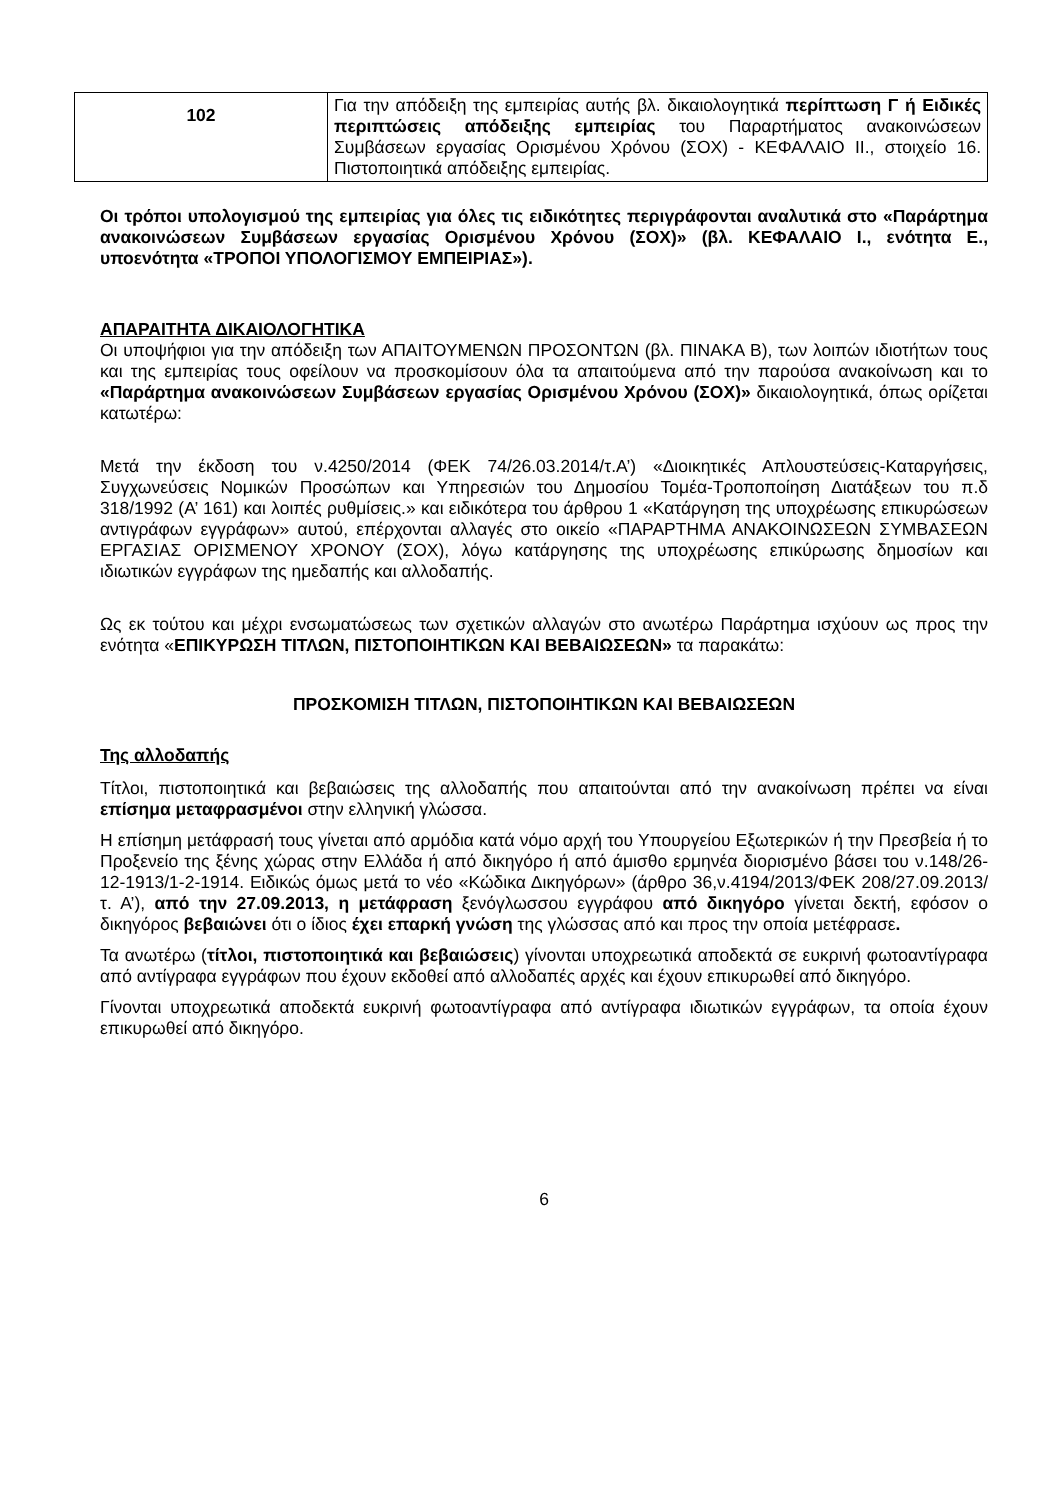| 102 | Για την απόδειξη της εμπειρίας αυτής βλ. δικαιολογητικά περίπτωση Γ ή Ειδικές περιπτώσεις απόδειξης εμπειρίας του Παραρτήματος ανακοινώσεων Συμβάσεων εργασίας Ορισμένου Χρόνου (ΣΟΧ) - ΚΕΦΑΛΑΙΟ ΙΙ., στοιχείο 16. Πιστοποιητικά απόδειξης εμπειρίας. |
Οι τρόποι υπολογισμού της εμπειρίας για όλες τις ειδικότητες περιγράφονται αναλυτικά στο «Παράρτημα ανακοινώσεων Συμβάσεων εργασίας Ορισμένου Χρόνου (ΣΟΧ)» (βλ. ΚΕΦΑΛΑΙΟ Ι., ενότητα Ε., υποενότητα «ΤΡΟΠΟΙ ΥΠΟΛΟΓΙΣΜΟΥ ΕΜΠΕΙΡΙΑΣ»).
ΑΠΑΡΑΙΤΗΤΑ ΔΙΚΑΙΟΛΟΓΗΤΙΚΑ
Οι υποψήφιοι για την απόδειξη των ΑΠΑΙΤΟΥΜΕΝΩΝ ΠΡΟΣΟΝΤΩΝ (βλ. ΠΙΝΑΚΑ Β), των λοιπών ιδιοτήτων τους και της εμπειρίας τους οφείλουν να προσκομίσουν όλα τα απαιτούμενα από την παρούσα ανακοίνωση και το «Παράρτημα ανακοινώσεων Συμβάσεων εργασίας Ορισμένου Χρόνου (ΣΟΧ)» δικαιολογητικά, όπως ορίζεται κατωτέρω:
Μετά την έκδοση του ν.4250/2014 (ΦΕΚ 74/26.03.2014/τ.Α’) «Διοικητικές Απλουστεύσεις-Καταργήσεις, Συγχωνεύσεις Νομικών Προσώπων και Υπηρεσιών του Δημοσίου Τομέα-Τροποποίηση Διατάξεων του π.δ 318/1992 (Α’ 161) και λοιπές ρυθμίσεις.» και ειδικότερα του άρθρου 1 «Κατάργηση της υποχρέωσης επικυρώσεων αντιγράφων εγγράφων» αυτού, επέρχονται αλλαγές στο οικείο «ΠΑΡΑΡΤΗΜΑ ΑΝΑΚΟΙΝΩΣΕΩΝ ΣΥΜΒΑΣΕΩΝ ΕΡΓΑΣΙΑΣ ΟΡΙΣΜΕΝΟΥ ΧΡΟΝΟΥ (ΣΟΧ), λόγω κατάργησης της υποχρέωσης επικύρωσης δημοσίων και ιδιωτικών εγγράφων της ημεδαπής και αλλοδαπής.
Ως εκ τούτου και μέχρι ενσωματώσεως των σχετικών αλλαγών στο ανωτέρω Παράρτημα ισχύουν ως προς την ενότητα «ΕΠΙΚΥΡΩΣΗ ΤΙΤΛΩΝ, ΠΙΣΤΟΠΟΙΗΤΙΚΩΝ ΚΑΙ ΒΕΒΑΙΩΣΕΩΝ» τα παρακάτω:
ΠΡΟΣΚΟΜΙΣΗ ΤΙΤΛΩΝ, ΠΙΣΤΟΠΟΙΗΤΙΚΩΝ ΚΑΙ ΒΕΒΑΙΩΣΕΩΝ
Της αλλοδαπής
Τίτλοι, πιστοποιητικά και βεβαιώσεις της αλλοδαπής που απαιτούνται από την ανακοίνωση πρέπει να είναι επίσημα μεταφρασμένοι στην ελληνική γλώσσα.
Η επίσημη μετάφρασή τους γίνεται από αρμόδια κατά νόμο αρχή του Υπουργείου Εξωτερικών ή την Πρεσβεία ή το Προξενείο της ξένης χώρας στην Ελλάδα ή από δικηγόρο ή από άμισθο ερμηνέα διορισμένο βάσει του ν.148/26-12-1913/1-2-1914. Ειδικώς όμως μετά το νέο «Κώδικα Δικηγόρων» (άρθρο 36,ν.4194/2013/ΦΕΚ 208/27.09.2013/τ. Α’), από την 27.09.2013, η μετάφραση ξενόγλωσσου εγγράφου από δικηγόρο γίνεται δεκτή, εφόσον ο δικηγόρος βεβαιώνει ότι ο ίδιος έχει επαρκή γνώση της γλώσσας από και προς την οποία μετέφρασε.
Τα ανωτέρω (τίτλοι, πιστοποιητικά και βεβαιώσεις) γίνονται υποχρεωτικά αποδεκτά σε ευκρινή φωτοαντίγραφα από αντίγραφα εγγράφων που έχουν εκδοθεί από αλλοδαπές αρχές και έχουν επικυρωθεί από δικηγόρο.
Γίνονται υποχρεωτικά αποδεκτά ευκρινή φωτοαντίγραφα από αντίγραφα ιδιωτικών εγγράφων, τα οποία έχουν επικυρωθεί από δικηγόρο.
6